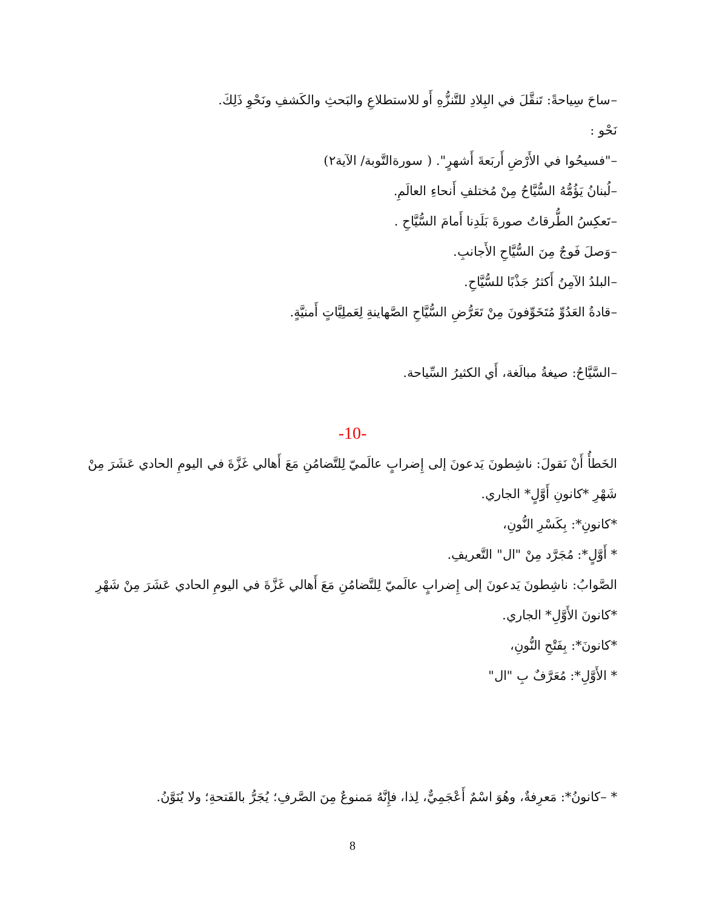–ساحَ سِياحةً: تَنقَّلَ في البِلادِ للتَّنزُّهِ أَو للاستطلاعِ والبَحثِ والكَشفِ ونَحْوِ ذَلِكَ.
نَحْو :
–"فسيحُوا في الأَرْضِ أَربَعةَ أَشهرٍ". ( سورةالتَّوبة/ الآية٢)
–لُبنانُ يَؤُمُّهُ السُّيَّاحُ مِنْ مُختلفِ أَنحاءِ العالَمِ.
–تَعكِسُ الطُّرقاتُ صورةَ بَلَدِنا أَمامَ السُّيَّاحِ .
–وَصلَ فَوجٌ مِنَ السُّيَّاحِ الأَجانبِ.
–البلدُ الآمِنُ أَكثرُ جَذْبًا للسُّيَّاحِ.
–قادةُ العَدُوِّ مُتَخَوِّفونَ مِنْ تَعَرُّضِ السُّيَّاحِ الصَّهاينةِ لِعَملِيَّاتٍ أَمنيَّةٍ.
–السَّيَّاحُ: صيغةُ مبالَغة، أَي الكثيرُ السِّياحة.
-10-
الخَطأُ أَنْ نَقولَ: ناشِطونَ يَدعونَ إلى إِضرابٍ عالَميّ لِلتَّضامُنِ مَعَ أَهالي غَزَّةَ في اليومِ الحادي عَشَرَ مِنْ شَهْرِ *كانونِ أَوَّلٍ* الجاري.
*كانونِ*: بِكَسْرِ النُّونِ،
* أَوَّلٍ*: مُجَرَّد مِنْ "ال" التَّعريفِ.
الصَّوابُ: ناشِطونَ يَدعونَ إلى إِضرابٍ عالَميّ لِلتَّضامُنِ مَعَ أَهالي غَزَّةَ في اليومِ الحادي عَشَرَ مِنْ شَهْرِ *كانونَ الأَوَّلِ* الجاري.
*كانونَ*: بِفَتْحِ النُّونِ،
* الأَوَّلِ*: مُعَرَّفٌ بِ "ال"
* –كانونُ*: مَعرِفةٌ، وهُوَ اسْمٌ أَعْجَمِيٌّ، لِذا، فإِنَّهُ مَمنوعٌ مِنَ الصَّرفِ؛ يُجَرُّ بالفَتحةِ؛ ولا يُنَوَّنُ.
8